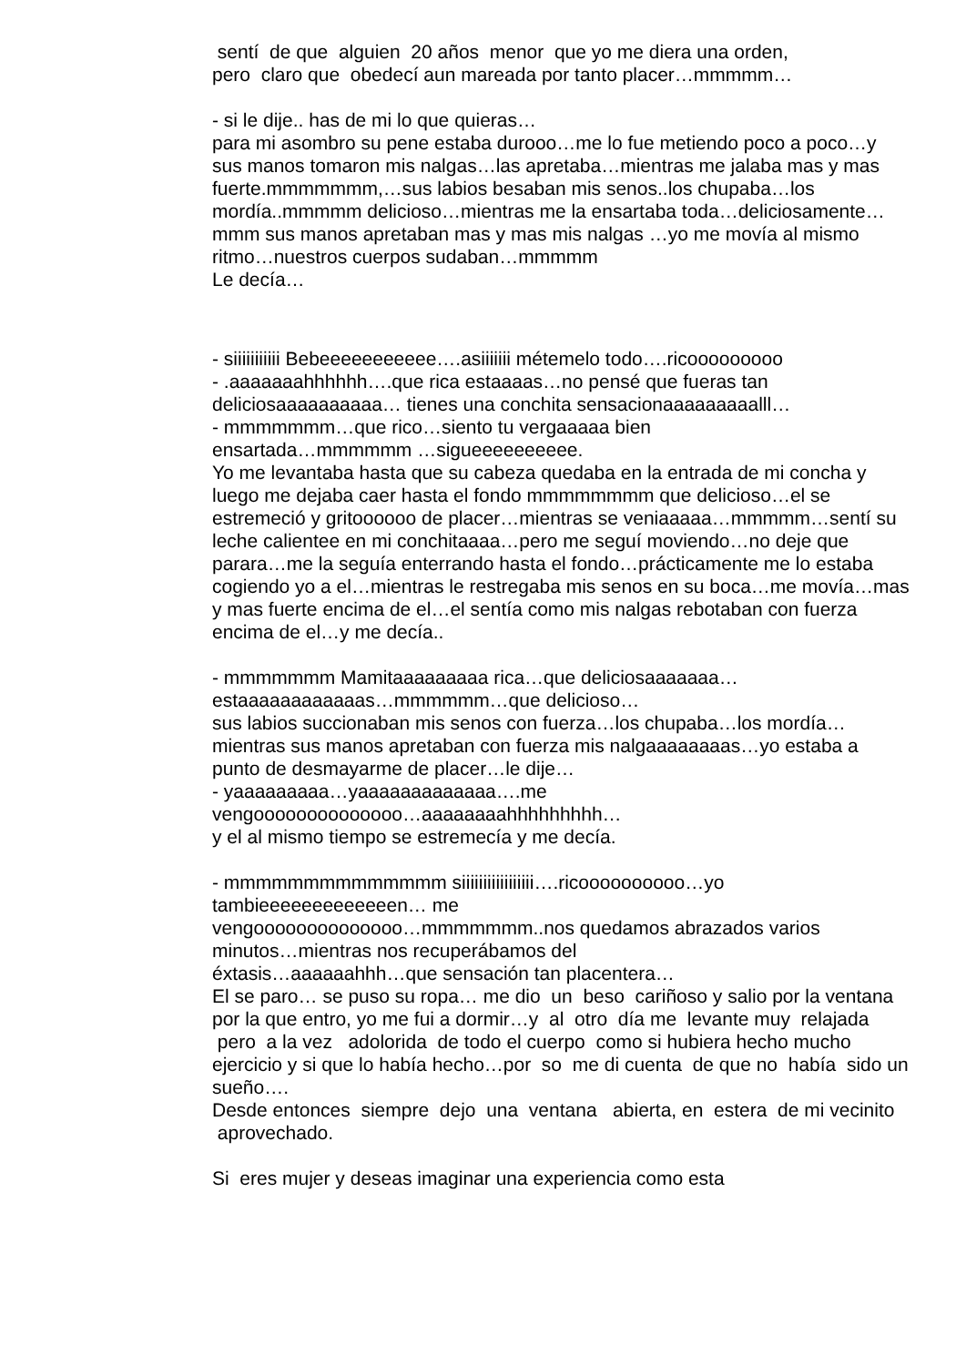sentí de que alguien 20 años menor que yo me diera una orden,
pero claro que obedecí aun mareada por tanto placer…mmmmm…
- si le dije.. has de mi lo que quieras…
para mi asombro su pene estaba durooo…me lo fue metiendo poco a poco…y sus manos tomaron mis nalgas…las apretaba…mientras me jalaba mas y mas fuerte.mmmmmmm,…sus labios besaban mis senos..los chupaba…los mordía..mmmmm delicioso…mientras me la ensartaba toda…deliciosamente…mmm sus manos apretaban mas y mas mis nalgas …yo me movía al mismo ritmo…nuestros cuerpos sudaban…mmmmm
Le decía…
- siiiiiiiiiii Bebeeeeeeeeeee….asiiiiiii métemelo todo….ricooooooooo
- .aaaaaaahhhhhh….que rica estaaaas…no pensé que fueras tan deliciosaaaaaaaaaa… tienes una conchita sensacionaaaaaaaaalll…
- mmmmmmm…que rico…siento tu vergaaaaa bien
ensartada…mmmmmm …sigueeeeeeeeee.
Yo me levantaba hasta que su cabeza quedaba en la entrada de mi concha y luego me dejaba caer hasta el fondo mmmmmmmm que delicioso…el se estremeció y gritoooooo de placer…mientras se veniaaaaa…mmmmm…sentí su leche calientee en mi conchitaaaa…pero me seguí moviendo…no deje que parara…me la seguía enterrando hasta el fondo…prácticamente me lo estaba cogiendo yo a el…mientras le restregaba mis senos en su boca…me movía…mas y mas fuerte encima de el…el sentía como mis nalgas rebotaban con fuerza encima de el…y me decía..
- mmmmmmm Mamitaaaaaaaaa rica…que deliciosaaaaaaa…
estaaaaaaaaaaaas…mmmmmm…que delicioso…
sus labios succionaban mis senos con fuerza…los chupaba…los mordía…mientras sus manos apretaban con fuerza mis nalgaaaaaaaas…yo estaba a punto de desmayarme de placer…le dije…
- yaaaaaaaaa…yaaaaaaaaaaaaa….me
vengoooooooooooooo…aaaaaaaahhhhhhhhh…
y el al mismo tiempo se estremecía y me decía.
- mmmmmmmmmmmmmm siiiiiiiiiiiiiiiii….ricoooooooooo…yo
tambieeeeeeeeeeeeen… me
vengoooooooooooooo…mmmmmmm..nos quedamos abrazados varios minutos…mientras nos recuperábamos del
éxtasis…aaaaaahhh…que sensación tan placentera…
El se paro… se puso su ropa… me dio un beso cariñoso y salio por la ventana por la que entro, yo me fui a dormir…y al otro día me levante muy relajada pero a la vez adolorida de todo el cuerpo como si hubiera hecho mucho ejercicio y si que lo había hecho…por so me di cuenta de que no había sido un sueño….
Desde entonces siempre dejo una ventana abierta, en estera de mi vecinito aprovechado.
Si eres mujer y deseas imaginar una experiencia como esta